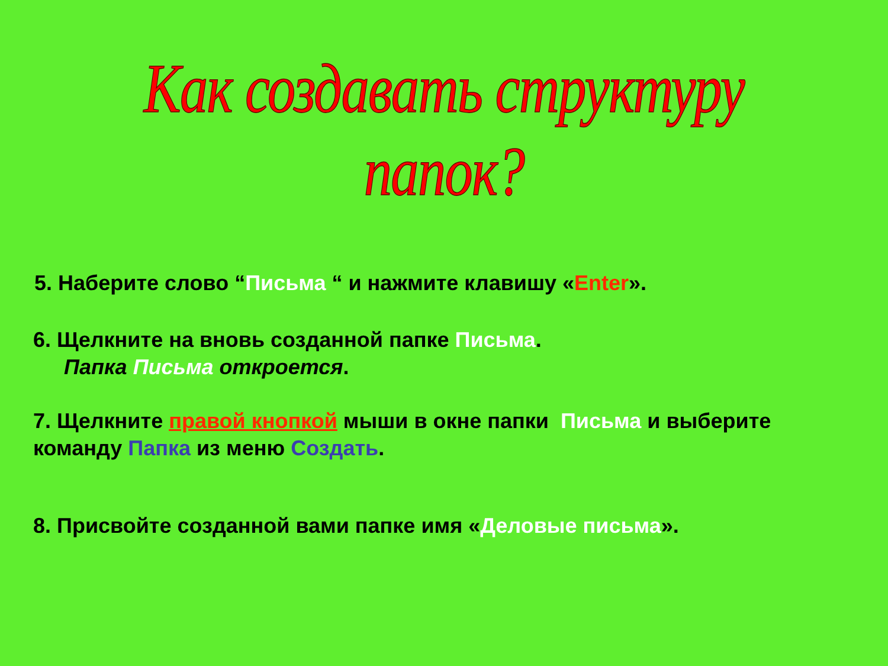Как создавать структуру папок?
5. Наберите слово “Письма “ и нажмите клавишу «Enter».
6. Щелкните на вновь созданной папке Письма.
Папка Письма откроется.
7. Щелкните правой кнопкой мыши в окне папки Письма и выберите
команду Папка из меню Создать.
8. Присвойте созданной вами папке имя «Деловые письма».